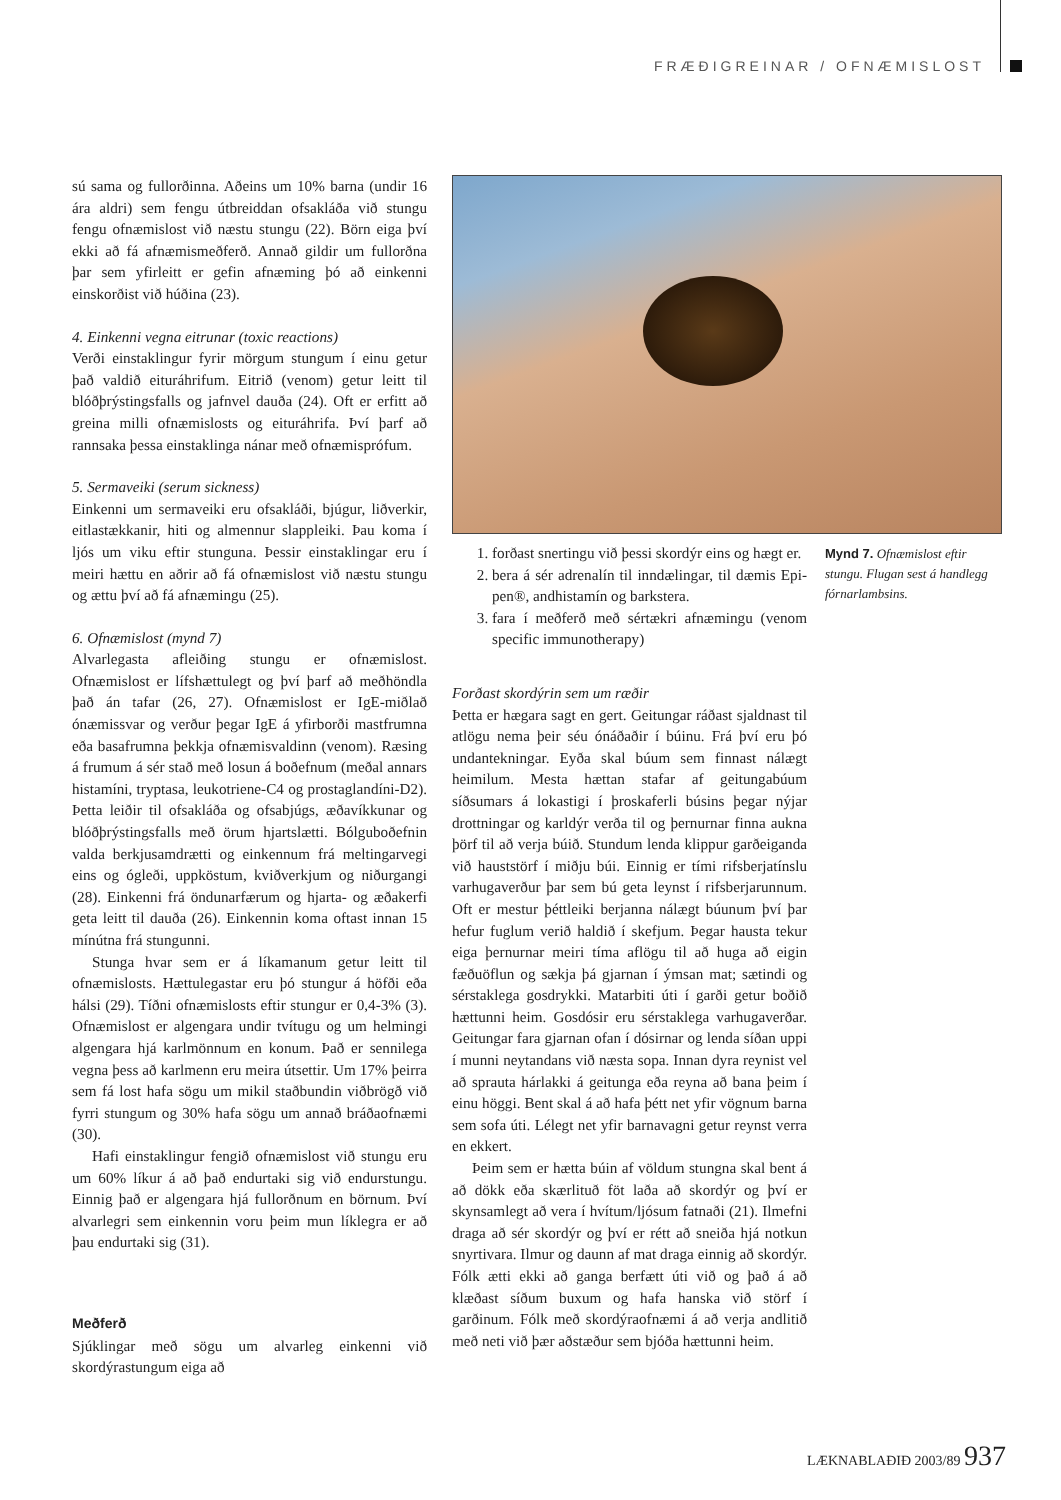FRÆÐIGREINAR / OFNÆMISLOST
sú sama og fullorðinna. Aðeins um 10% barna (undir 16 ára aldri) sem fengu útbreiddan ofsakláða við stungu fengu ofnæmislost við næstu stungu (22). Börn eiga því ekki að fá afnæmismeðferð. Annað gildir um fullorðna þar sem yfirleitt er gefin afnæming þó að einkenni einskorðist við húðina (23).
4. Einkenni vegna eitrunar (toxic reactions)
Verði einstaklingur fyrir mörgum stungum í einu getur það valdið eituráhrifum. Eitrið (venom) getur leitt til blóðþrýstingsfalls og jafnvel dauða (24). Oft er erfitt að greina milli ofnæmislosts og eituráhrifa. Því þarf að rannsaka þessa einstaklinga nánar með ofnæmisprófum.
5. Sermaveiki (serum sickness)
Einkenni um sermaveiki eru ofsakláði, bjúgur, liðverkir, eitlastækkanir, hiti og almennur slappleiki. Þau koma í ljós um viku eftir stunguna. Þessir einstaklingar eru í meiri hættu en aðrir að fá ofnæmislost við næstu stungu og ættu því að fá afnæmingu (25).
6. Ofnæmislost (mynd 7)
Alvarlegasta afleiðing stungu er ofnæmislost. Ofnæmislost er lífshættulegt og því þarf að meðhöndla það án tafar (26, 27). Ofnæmislost er IgE-miðlað ónæmissvar og verður þegar IgE á yfirborði mastfrumna eða basafrumna þekkja ofnæmisvaldinn (venom). Ræsing á frumum á sér stað með losun á boðefnum (meðal annars histamíni, tryptasa, leukotriene-C4 og prostaglandíni-D2). Þetta leiðir til ofsakláða og ofsabjúgs, æðavíkkunar og blóðþrýstingsfalls með örum hjartslætti. Bólguboðefnin valda berkjusamdrætti og einkennum frá meltingarvegi eins og ógleði, uppköstum, kviðverkjum og niðurgangi (28). Einkenni frá öndunarfærum og hjarta- og æðakerfi geta leitt til dauða (26). Einkennin koma oftast innan 15 mínútna frá stungunni.
Stunga hvar sem er á líkamanum getur leitt til ofnæmislosts. Hættulegastar eru þó stungur á höfði eða hálsi (29). Tíðni ofnæmislosts eftir stungur er 0,4-3% (3). Ofnæmislost er algengara undir tvítugu og um helmingi algengara hjá karlmönnum en konum. Það er sennilega vegna þess að karlmenn eru meira útsettir. Um 17% þeirra sem fá lost hafa sögu um mikil staðbundin viðbrögð við fyrri stungum og 30% hafa sögu um annað bráðaofnæmi (30).
Hafi einstaklingur fengið ofnæmislost við stungu eru um 60% líkur á að það endurtaki sig við endurstungu. Einnig það er algengara hjá fullorðnum en börnum. Því alvarlegri sem einkennin voru þeim mun líklegra er að þau endurtaki sig (31).
Meðferð
Sjúklingar með sögu um alvarleg einkenni við skordýrastungum eiga að
1. forðast snertingu við þessi skordýr eins og hægt er.
2. bera á sér adrenalín til inndælingar, til dæmis Epi-pen®, andhistamín og barkstera.
3. fara í meðferð með sértækri afnæmingu (venom specific immunotherapy)
Forðast skordýrin sem um ræðir
Þetta er hægara sagt en gert. Geitungar ráðast sjaldnast til atlögu nema þeir séu ónáðaðir í búinu. Frá því eru þó undantekningar. Eyða skal búum sem finnast nálægt heimilum. Mesta hættan stafar af geitungabúum síðsumars á lokastigi í þroskaferli búsins þegar nýjar drottningar og karldýr verða til og þernurnar finna aukna þörf til að verja búið. Stundum lenda klippur garðeiganda við hauststörf í miðju búi. Einnig er tími rifsberjatínslu varhugaverður þar sem bú geta leynst í rifsberjarunnum. Oft er mestur þéttleiki berjanna nálægt búunum því þar hefur fuglum verið haldið í skefjum. Þegar hausta tekur eiga þernurnar meiri tíma aflögu til að huga að eigin fæðuöflun og sækja þá gjarnan í ýmsan mat; sætindi og sérstaklega gosdrykki. Matarbiti úti í garði getur boðið hættunni heim. Gosdósir eru sérstaklega varhugaverðar. Geitungar fara gjarnan ofan í dósirnar og lenda síðan uppi í munni neytandans við næsta sopa. Innan dyra reynist vel að sprauta hárlakki á geitunga eða reyna að bana þeim í einu höggi. Bent skal á að hafa þétt net yfir vögnum barna sem sofa úti. Lélegt net yfir barnavagni getur reynst verra en ekkert.
Þeim sem er hætta búin af völdum stungna skal bent á að dökk eða skærlituð föt laða að skordýr og því er skynsamlegt að vera í hvítum/ljósum fatnaði (21). Ilmefni draga að sér skordýr og því er rétt að sneiða hjá notkun snyrtivara. Ilmur og daunn af mat draga einnig að skordýr. Fólk ætti ekki að ganga berfætt úti við og það á að klæðast síðum buxum og hafa hanska við störf í garðinum. Fólk með skordýraofnæmi á að verja andlitið með neti við þær aðstæður sem bjóða hættunni heim.
Mynd 7. Ofnæmislost eftir stungu. Flugan sest á handlegg fórnarlambsins.
LÆKNABLAÐIÐ 2003/89 937